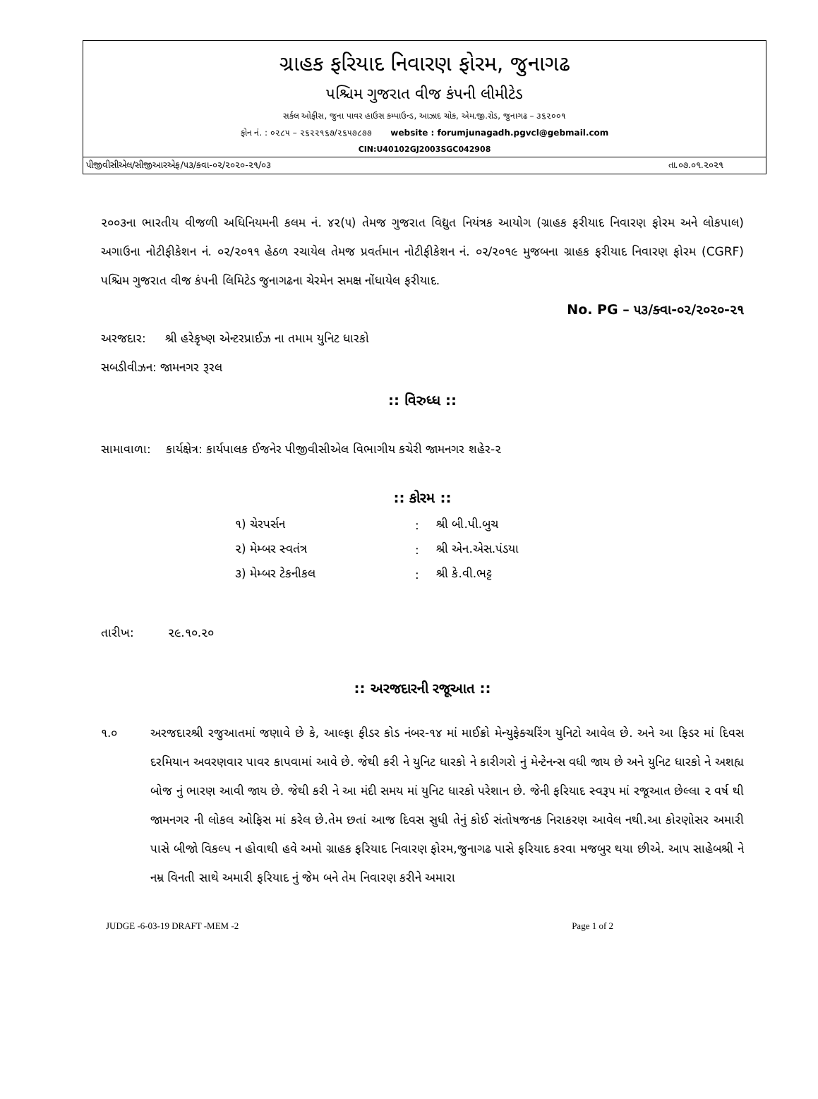ગ્રાહક ફરિયાદ નિવારણ ફોરમ, જુનાગઢ
પશ્ચિમ ગુજરાત વીજ કંપની લીમીટેડ
સર્કલ ઓફીસ, જુના પાવર હાઉસ કમ્પાઉન્ડ, આઝાદ ચોક, એમ.જી.રોડ, જુનાગઢ – ૩૬૨૦૦૧
ફોન નં. : ૦૨૮૫ – ૨૬૨૨૧૬૭/૨૬૫૭૮૭૭ website : forumjunagadh.pgvcl@gebmail.com
CIN:U40102GJ2003SGC042908
પીજીવીસીએલ/સીજીઆરએફ/૫૩/ક્વા-૦૨/૨૦૨૦-૨૧/૦૩ તા.૦૭.૦૧.૨૦૨૧
૨૦૦૩ના ભારતીય વીજળી અધિનિયમની કલમ નં. ૪૨(૫) તેમજ ગુજરાત વિદ્યુત નિયંત્રક આયોગ (ગ્રાહક ફરીયાદ નિવારણ ફોરમ અને લોકપાલ) અગાઉના નોટીફીકેશન નં. ૦૨/૨૦૧૧ હેઠળ રચાયેલ તેમજ પ્રવર્તમાન નોટીફીકેશન નં. ૦૨/૨૦૧૯ મુજબના ગ્રાહક ફરીયાદ નિવારણ ફોરમ (CGRF) પશ્ચિમ ગુજરાત વીજ કંપની લિમિટેડ જુનાગઢના ચેરમેન સમક્ષ નોંધાયેલ ફરીયાદ.
No. PG – ૫૩/ક્વા-૦૨/૨૦૨૦-૨૧
અરજદાર: શ્રી હરેકૃષ્ણ એન્ટરપ્રાઈઝ ના તમામ યુનિટ ધારકો
સબડીવીઝન: જામનગર રૂરલ
:: વિરુધ્ધ ::
સામાવાળા: કાર્યક્ષેત્ર: કાર્યપાલક ઈજનેર પીજીવીસીએલ વિભાગીય કચેરી જામનગર શહેર-૨
:: કોરમ ::
| ૧) ચેરપર્સન | : | શ્રી બી.પી.બુચ |
| ૨) મેમ્બર સ્વતંત્ર | : | શ્રી એન.એસ.પંડયા |
| ૩) મેમ્બર ટેકનીકલ | : | શ્રી કે.વી.ભટ્ટ |
તારીખ: ૨૯.૧૦.૨૦
:: અરજદારની રજૂઆત ::
૧.૦ અરજદારશ્રી રજુઆતમાં જણાવે છે કે, આલ્ફા ફીડર કોડ નંબર-૧૪ માં માઈક્રો મેન્યુફેક્ચરિંગ યુનિટો આવેલ છે. અને આ ફિડર માં દિવસ દરમિયાન અવરણવાર પાવર કાપવામાં આવે છે. જેથી કરી ને યુનિટ ધારકો ને કારીગરો નું મેન્ટેનન્સ વધી જાય છે અને યુનિટ ધારકો ને અશહ્ય બોજ નું ભારણ આવી જાય છે. જેથી કરી ને આ મંદી સમય માં યુનિટ ધારકો પરેશાન છે. જેની ફરિયાદ સ્વરૂપ માં રજૂઆત છેલ્લા ૨ વર્ષ થી જામનગર ની લોકલ ઓફિસ માં કરેલ છે.તેમ છતાં આજ દિવસ સુધી તેનું કોઈ સંતોષજનક નિરાકરણ આવેલ નથી.આ કોરણોસર અમારી પાસે બીજો વિકલ્પ ન હોવાથી હવે અમો ગ્રાહક ફરિયાદ નિવારણ ફોરમ,જુનાગઢ પાસે ફરિયાદ કરવા મજબુર થયા છીએ. આપ સાહેબશ્રી ને નમ્ર વિનતી સાથે અમારી ફરિયાદ નું જેમ બને તેમ નિવારણ કરીને અમારા
JUDGE -6-03-19 DRAFT -MEM -2 Page 1 of 2